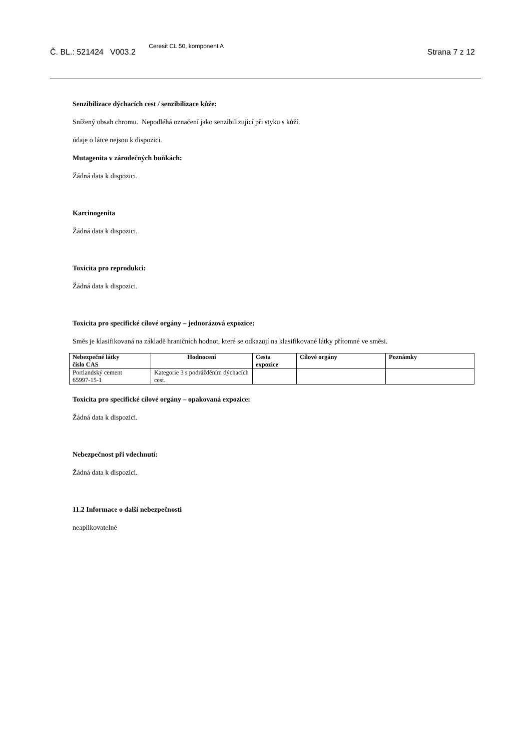Č. BL.: 521424 V003.2 Ceresit CL 50, komponent A Strana 7 z 12
Senzibilizace dýchacích cest / senzibilizace kůže:
Snížený obsah chromu. Nepodléhá označení jako senzibilizující při styku s kůží.
údaje o látce nejsou k dispozici.
Mutagenita v zárodečných buňkách:
Žádná data k dispozici.
Karcinogenita
Žádná data k dispozici.
Toxicita pro reprodukci:
Žádná data k dispozici.
Toxicita pro specifické cílové orgány – jednorázová expozice:
Směs je klasifikovaná na základě hraničních hodnot, které se odkazují na klasifikované látky přítomné ve směsi.
| Nebezpečné látky číslo CAS | Hodnocení | Cesta expozice | Cílové orgány | Poznámky |
| --- | --- | --- | --- | --- |
| Portlandský cement 65997-15-1 | Kategorie 3 s podrážděním dýchacích cest. | | | |
Toxicita pro specifické cílové orgány – opakovaná expozice:
Žádná data k dispozici.
Nebezpečnost při vdechnutí:
Žádná data k dispozici.
11.2 Informace o další nebezpečnosti
neaplikovatelné